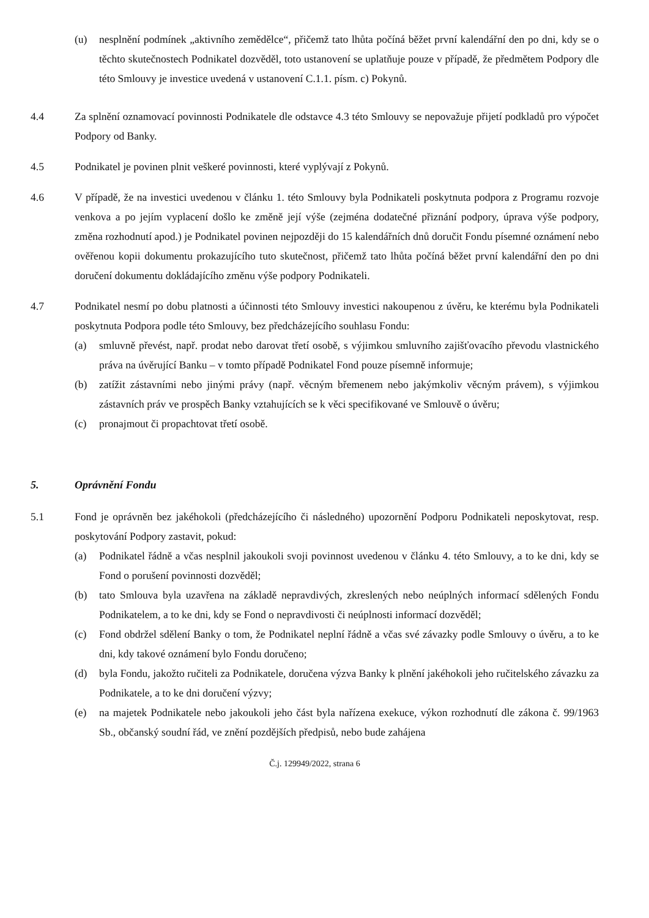(u) nesplnění podmínek „aktivního zemědělce“, přičemž tato lhůta počíná běžet první kalendářní den po dni, kdy se o těchto skutečnostech Podnikatel dozvěděl, toto ustanovení se uplatňuje pouze v případě, že předmětem Podpory dle této Smlouvy je investice uvedená v ustanovení C.1.1. písm. c) Pokynů.
4.4 Za splnění oznamovací povinnosti Podnikatele dle odstavce 4.3 této Smlouvy se nepovažuje přijetí podkladů pro výpočet Podpory od Banky.
4.5 Podnikatel je povinen plnit veškeré povinnosti, které vyplývají z Pokynů.
4.6 V případě, že na investici uvedenou v článku 1. této Smlouvy byla Podnikateli poskytnuta podpora z Programu rozvoje venkova a po jejím vyplacení došlo ke změně její výše (zejména dodatečné přiznání podpory, úprava výše podpory, změna rozhodnutí apod.) je Podnikatel povinen nejpozději do 15 kalendářních dnů doručit Fondu písemné oznámení nebo ověřenou kopii dokumentu prokazujícího tuto skutečnost, přičemž tato lhůta počíná běžet první kalendářní den po dni doručení dokumentu dokládajícího změnu výše podpory Podnikateli.
4.7 Podnikatel nesmí po dobu platnosti a účinnosti této Smlouvy investici nakoupenou z úvěru, ke kterému byla Podnikateli poskytnuta Podpora podle této Smlouvy, bez předcházejícího souhlasu Fondu:
(a) smluvně převést, např. prodat nebo darovat třetí osobě, s výjimkou smluvního zajišťovacího převodu vlastnického práva na úvěrující Banku – v tomto případě Podnikatel Fond pouze písemně informuje;
(b) zatížit zástavními nebo jinými právy (např. věcným břemenem nebo jakýmkoliv věcným právem), s výjimkou zástavních práv ve prospěch Banky vztahujících se k věci specifikované ve Smlouvě o úvěru;
(c) pronajmout či propachtovat třetí osobě.
5. Oprávnění Fondu
5.1 Fond je oprávněn bez jakéhokoli (předcházejícího či následného) upozornění Podporu Podnikateli neposkytovat, resp. poskytování Podpory zastavit, pokud:
(a) Podnikatel řádně a včas nesplnil jakoukoli svoji povinnost uvedenou v článku 4. této Smlouvy, a to ke dni, kdy se Fond o porušení povinnosti dozvěděl;
(b) tato Smlouva byla uzavřena na základě nepravdivých, zkreslených nebo neúplných informací sdělených Fondu Podnikatelem, a to ke dni, kdy se Fond o nepravdivosti či neúplnosti informací dozvěděl;
(c) Fond obdržel sdělení Banky o tom, že Podnikatel neplní řádně a včas své závazky podle Smlouvy o úvěru, a to ke dni, kdy takové oznámení bylo Fondu doručeno;
(d) byla Fondu, jakožto ručiteli za Podnikatele, doručena výzva Banky k plnění jakéhokoli jeho ručitelského závazku za Podnikatele, a to ke dni doručení výzvy;
(e) na majetek Podnikatele nebo jakoukoli jeho část byla nařízena exekuce, výkon rozhodnutí dle zákona č. 99/1963 Sb., občanský soudní řád, ve znění pozdějších předpisů, nebo bude zahájena
Č.j. 129949/2022, strana 6